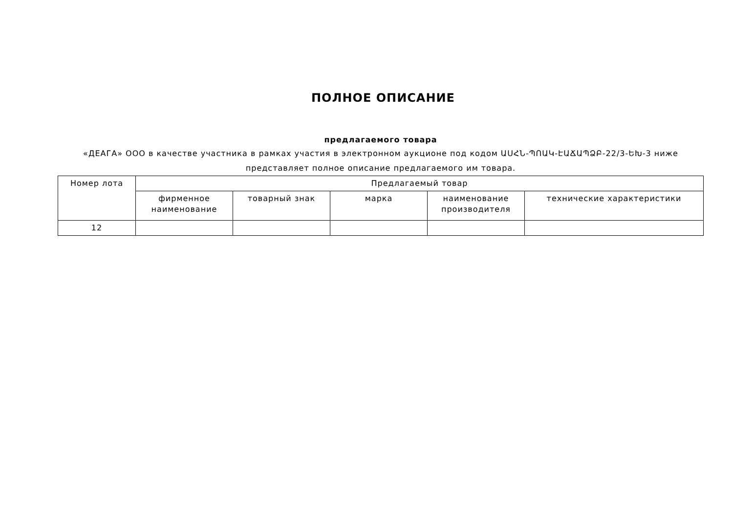ПОЛНОЕ ОПИСАНИЕ
предлагаемого товара
«ДЕАГА» ООО в качестве участника в рамках участия в электронном аукционе под кодом ԱՍՀՆ-ՊՈԱԿ-ԷԱՃԱՊՁԲ-22/3-ԵԽ-3 ниже представляет полное описание предлагаемого им товара.
| Номер лота | Предлагаемый товар | | | | |
| --- | --- | --- | --- | --- | --- |
| | фирменное наименование | товарный знак | марка | наименование производителя | технические характеристики |
| 12 | | | | | |